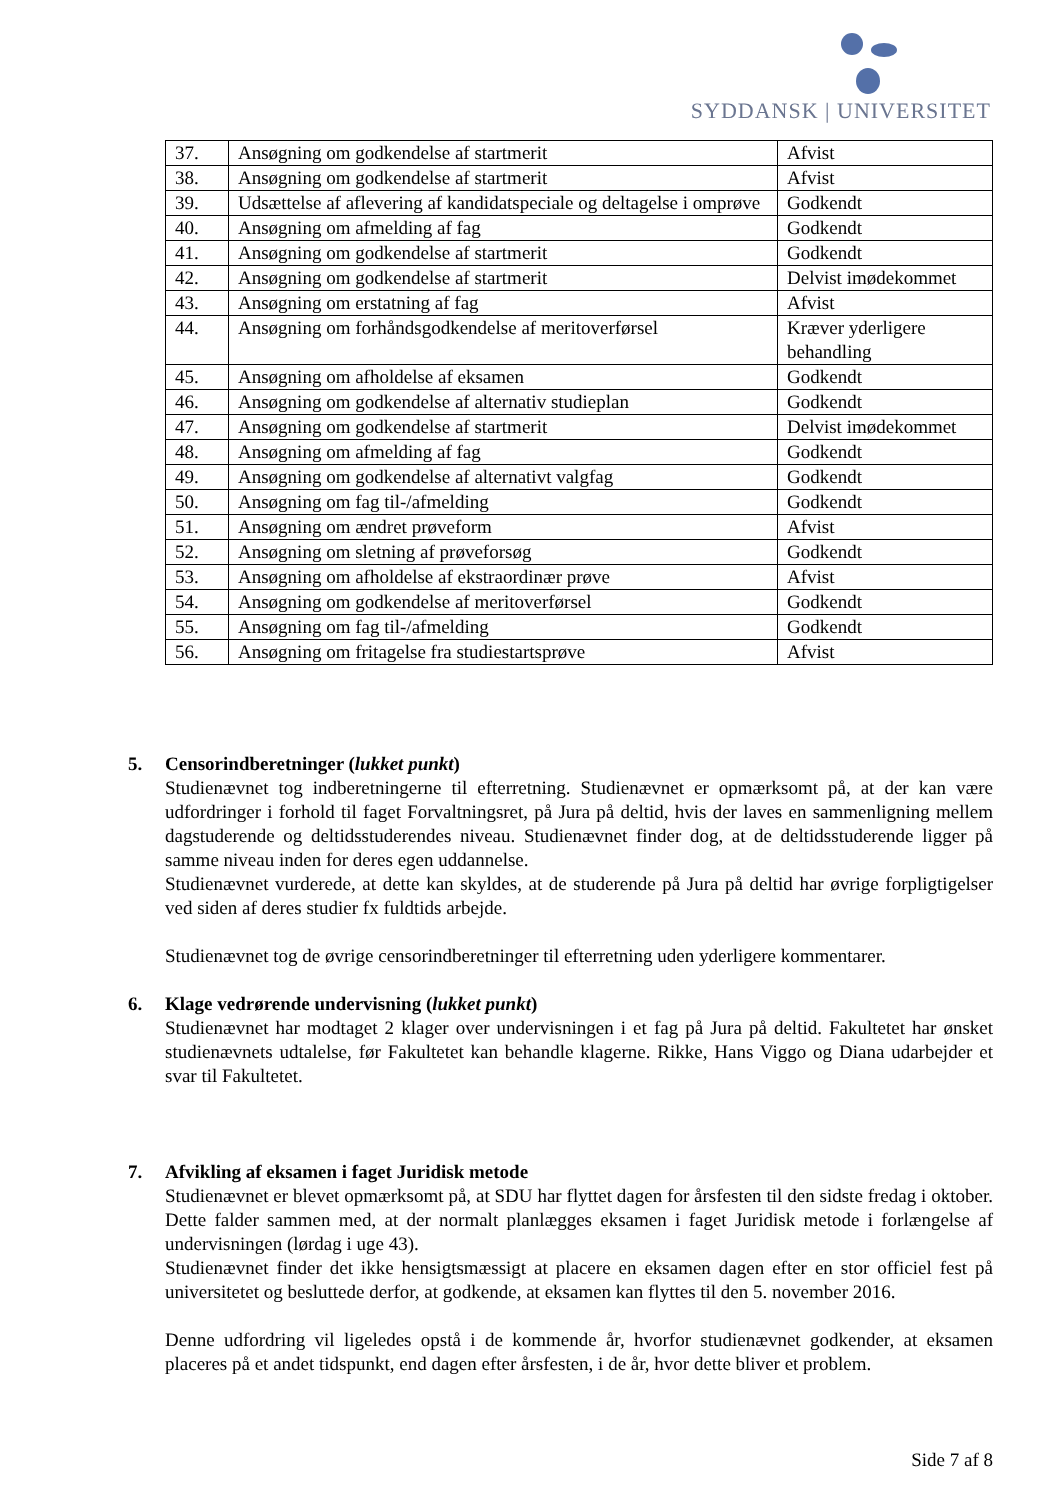SYDDANSK | UNIVERSITET
| 37. | Ansøgning om godkendelse af startmerit | Afvist |
| 38. | Ansøgning om godkendelse af startmerit | Afvist |
| 39. | Udsættelse af aflevering af kandidatspeciale og deltagelse i omprøve | Godkendt |
| 40. | Ansøgning om afmelding af fag | Godkendt |
| 41. | Ansøgning om godkendelse af startmerit | Godkendt |
| 42. | Ansøgning om godkendelse af startmerit | Delvist imødekommet |
| 43. | Ansøgning om erstatning af fag | Afvist |
| 44. | Ansøgning om forhåndsgodkendelse af meritoverførsel | Kræver yderligere behandling |
| 45. | Ansøgning om afholdelse af eksamen | Godkendt |
| 46. | Ansøgning om godkendelse af alternativ studieplan | Godkendt |
| 47. | Ansøgning om godkendelse af startmerit | Delvist imødekommet |
| 48. | Ansøgning om afmelding af fag | Godkendt |
| 49. | Ansøgning om godkendelse af alternativt valgfag | Godkendt |
| 50. | Ansøgning om fag til-/afmelding | Godkendt |
| 51. | Ansøgning om ændret prøveform | Afvist |
| 52. | Ansøgning om sletning af prøveforsøg | Godkendt |
| 53. | Ansøgning om afholdelse af ekstraordinær prøve | Afvist |
| 54. | Ansøgning om godkendelse af meritoverførsel | Godkendt |
| 55. | Ansøgning om fag til-/afmelding | Godkendt |
| 56. | Ansøgning om fritagelse fra studiestartsprøve | Afvist |
5. Censorindberetninger (lukket punkt)
Studienævnet tog indberetningerne til efterretning. Studienævnet er opmærksomt på, at der kan være udfordringer i forhold til faget Forvaltningsret, på Jura på deltid, hvis der laves en sammenligning mellem dagstuderende og deltidsstuderendes niveau. Studienævnet finder dog, at de deltidsstuderende ligger på samme niveau inden for deres egen uddannelse.
Studienævnet vurderede, at dette kan skyldes, at de studerende på Jura på deltid har øvrige forpligtigelser ved siden af deres studier fx fuldtids arbejde.
Studienævnet tog de øvrige censorindberetninger til efterretning uden yderligere kommentarer.
6. Klage vedrørende undervisning (lukket punkt)
Studienævnet har modtaget 2 klager over undervisningen i et fag på Jura på deltid. Fakultetet har ønsket studienævnets udtalelse, før Fakultetet kan behandle klagerne. Rikke, Hans Viggo og Diana udarbejder et svar til Fakultetet.
7. Afvikling af eksamen i faget Juridisk metode
Studienævnet er blevet opmærksomt på, at SDU har flyttet dagen for årsfesten til den sidste fredag i oktober. Dette falder sammen med, at der normalt planlægges eksamen i faget Juridisk metode i forlængelse af undervisningen (lørdag i uge 43).
Studienævnet finder det ikke hensigtsmæssigt at placere en eksamen dagen efter en stor officiel fest på universitetet og besluttede derfor, at godkende, at eksamen kan flyttes til den 5. november 2016.
Denne udfordring vil ligeledes opstå i de kommende år, hvorfor studienævnet godkender, at eksamen placeres på et andet tidspunkt, end dagen efter årsfesten, i de år, hvor dette bliver et problem.
Side 7 af 8